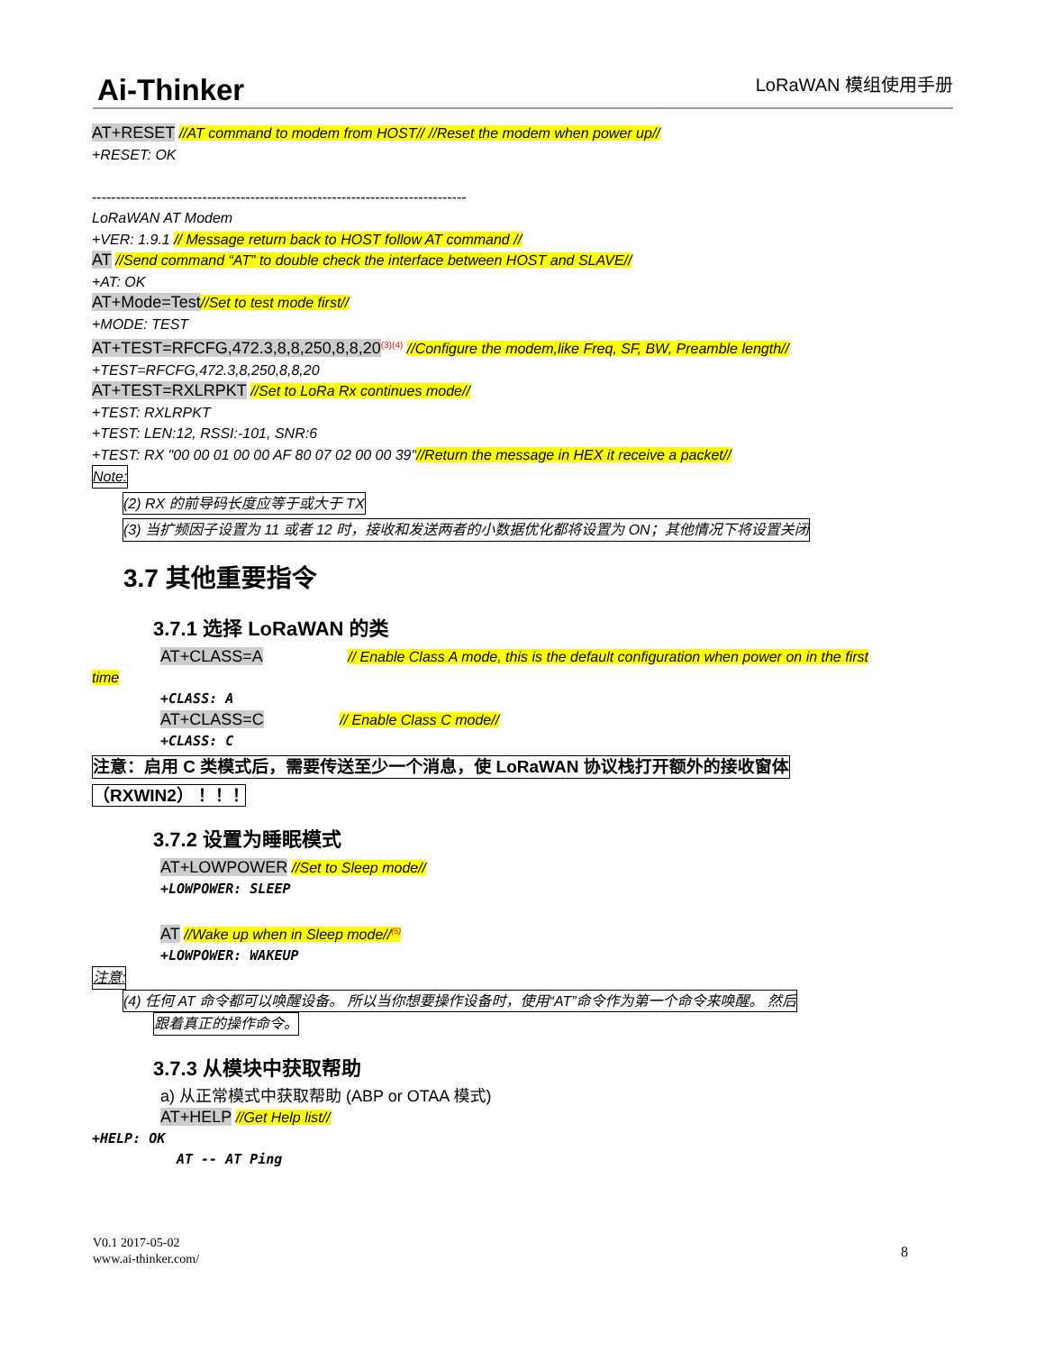Ai-Thinker LoRaWAN 模组使用手册
AT+RESET //AT command to modem from HOST// //Reset the modem when power up//
+RESET: OK
------------------------------------------------------------------------------
LoRaWAN AT Modem
+VER: 1.9.1 // Message return back to HOST follow AT command //
AT //Send command “AT” to double check the interface between HOST and SLAVE//
+AT: OK
AT+Mode=Test//Set to test mode first//
+MODE: TEST
AT+TEST=RFCFG,472.3,8,8,250,8,8,20<sup>(3)(4)</sup> //Configure the modem,like Freq, SF, BW, Preamble length//
+TEST=RFCFG,472.3,8,250,8,8,20
AT+TEST=RXLRPKT //Set to LoRa Rx continues mode//
+TEST: RXLRPKT
+TEST: LEN:12, RSSI:-101, SNR:6
+TEST: RX "00 00 01 00 00 AF 80 07 02 00 00 39"//Return the message in HEX it receive a packet//
Note:
(2) RX 的前导码长度应等于或大于 TX
(3) 当扩频因子设置为 11 或者 12 时，接收和发送两者的小数据优化都将设置为 ON；其他情况下将设置关闭
3.7 其他重要指令
3.7.1 选择 LoRaWAN 的类
AT+CLASS=A // Enable Class A mode, this is the default configuration when power on in the first
time
+CLASS: A
AT+CLASS=C // Enable Class C mode//
+CLASS: C
注意：启用 C 类模式后，需要传送至少一个消息，使 LoRaWAN 协议栈打开额外的接收窗体
（RXWIN2）！！！
3.7.2 设置为睡眠模式
AT+LOWPOWER //Set to Sleep mode//
+LOWPOWER: SLEEP
AT //Wake up when in Sleep mode//<sup>(5)</sup>
+LOWPOWER: WAKEUP
注意:
(4) 任何 AT 命令都可以唤醒设备。 所以当你想要操作设备时，使用“AT”命令作为第一个命令来唤醒。 然后
跟着真正的操作命令。
3.7.3 从模块中获取帮助
a) 从正常模式中获取帮助 (ABP or OTAA 模式)
AT+HELP //Get Help list//
+HELP: OK
AT -- AT Ping
V0.1 2017-05-02
www.ai-thinker.com/
8